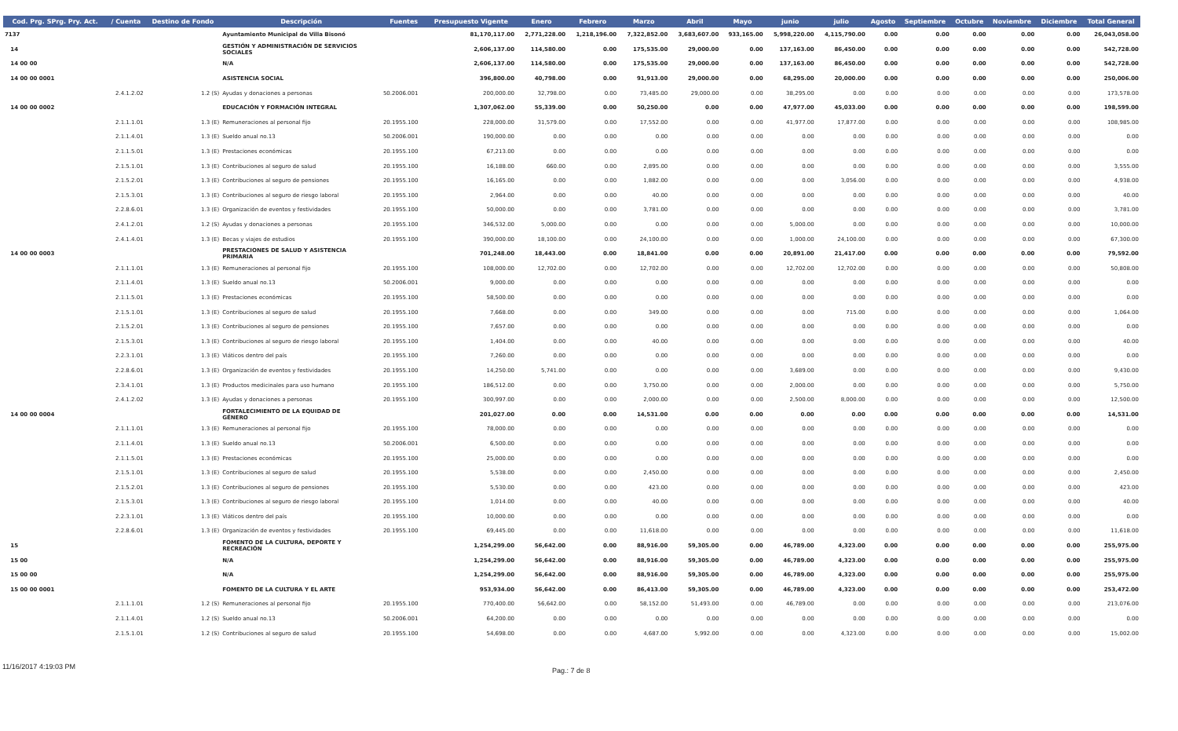| Cod. Prg. SPrg. Pry. Act. | / Cuenta | Destino de Fondo | Descripción | Fuentes | Presupuesto Vigente | Enero | Febrero | Marzo | Abril | Mayo | junio | julio | Agosto | Septiembre | Octubre | Noviembre | Diciembre | Total General |
| --- | --- | --- | --- | --- | --- | --- | --- | --- | --- | --- | --- | --- | --- | --- | --- | --- | --- | --- |
| 7137 | | | Ayuntamiento Municipal de Villa Bisonó | | 81,170,117.00 | 2,771,228.00 | 1,218,196.00 | 7,322,852.00 | 3,683,607.00 | 933,165.00 | 5,998,220.00 | 4,115,790.00 | 0.00 | 0.00 | 0.00 | 0.00 | 0.00 | 26,043,058.00 |
| 14 | | | GESTIÓN Y ADMINISTRACIÓN DE SERVICIOS SOCIALES | | 2,606,137.00 | 114,580.00 | 0.00 | 175,535.00 | 29,000.00 | 0.00 | 137,163.00 | 86,450.00 | 0.00 | 0.00 | 0.00 | 0.00 | 0.00 | 542,728.00 |
| 14 00 00 | | | N/A | | 2,606,137.00 | 114,580.00 | 0.00 | 175,535.00 | 29,000.00 | 0.00 | 137,163.00 | 86,450.00 | 0.00 | 0.00 | 0.00 | 0.00 | 0.00 | 542,728.00 |
| 14 00 00 0001 | | | ASISTENCIA SOCIAL | | 396,800.00 | 40,798.00 | 0.00 | 91,913.00 | 29,000.00 | 0.00 | 68,295.00 | 20,000.00 | 0.00 | 0.00 | 0.00 | 0.00 | 0.00 | 250,006.00 |
| | 2.4.1.2.02 | 1.2 (S) | Ayudas y donaciones a personas | 50.2006.001 | 200,000.00 | 32,798.00 | 0.00 | 73,485.00 | 29,000.00 | 0.00 | 38,295.00 | 0.00 | 0.00 | 0.00 | 0.00 | 0.00 | 0.00 | 173,578.00 |
| 14 00 00 0002 | | | EDUCACIÓN Y FORMACIÓN INTEGRAL | | 1,307,062.00 | 55,339.00 | 0.00 | 50,250.00 | 0.00 | 0.00 | 47,977.00 | 45,033.00 | 0.00 | 0.00 | 0.00 | 0.00 | 0.00 | 198,599.00 |
| | 2.1.1.1.01 | 1.3 (E) | Remuneraciones al personal fijo | 20.1955.100 | 228,000.00 | 31,579.00 | 0.00 | 17,552.00 | 0.00 | 0.00 | 41,977.00 | 17,877.00 | 0.00 | 0.00 | 0.00 | 0.00 | 0.00 | 108,985.00 |
| | 2.1.1.4.01 | 1.3 (E) | Sueldo anual no.13 | 50.2006.001 | 190,000.00 | 0.00 | 0.00 | 0.00 | 0.00 | 0.00 | 0.00 | 0.00 | 0.00 | 0.00 | 0.00 | 0.00 | 0.00 | 0.00 |
| | 2.1.1.5.01 | 1.3 (E) | Prestaciones económicas | 20.1955.100 | 67,213.00 | 0.00 | 0.00 | 0.00 | 0.00 | 0.00 | 0.00 | 0.00 | 0.00 | 0.00 | 0.00 | 0.00 | 0.00 | 0.00 |
| | 2.1.5.1.01 | 1.3 (E) | Contribuciones al seguro de salud | 20.1955.100 | 16,188.00 | 660.00 | 0.00 | 2,895.00 | 0.00 | 0.00 | 0.00 | 0.00 | 0.00 | 0.00 | 0.00 | 0.00 | 0.00 | 3,555.00 |
| | 2.1.5.2.01 | 1.3 (E) | Contribuciones al seguro de pensiones | 20.1955.100 | 16,165.00 | 0.00 | 0.00 | 1,882.00 | 0.00 | 0.00 | 0.00 | 3,056.00 | 0.00 | 0.00 | 0.00 | 0.00 | 0.00 | 4,938.00 |
| | 2.1.5.3.01 | 1.3 (E) | Contribuciones al seguro de riesgo laboral | 20.1955.100 | 2,964.00 | 0.00 | 0.00 | 40.00 | 0.00 | 0.00 | 0.00 | 0.00 | 0.00 | 0.00 | 0.00 | 0.00 | 0.00 | 40.00 |
| | 2.2.8.6.01 | 1.3 (E) | Organización de eventos y festividades | 20.1955.100 | 50,000.00 | 0.00 | 0.00 | 3,781.00 | 0.00 | 0.00 | 0.00 | 0.00 | 0.00 | 0.00 | 0.00 | 0.00 | 0.00 | 3,781.00 |
| | 2.4.1.2.01 | 1.2 (S) | Ayudas y donaciones a personas | 20.1955.100 | 346,532.00 | 5,000.00 | 0.00 | 0.00 | 0.00 | 0.00 | 5,000.00 | 0.00 | 0.00 | 0.00 | 0.00 | 0.00 | 0.00 | 10,000.00 |
| | 2.4.1.4.01 | 1.3 (E) | Becas y viajes de estudios | 20.1955.100 | 390,000.00 | 18,100.00 | 0.00 | 24,100.00 | 0.00 | 0.00 | 1,000.00 | 24,100.00 | 0.00 | 0.00 | 0.00 | 0.00 | 0.00 | 67,300.00 |
| 14 00 00 0003 | | | PRESTACIONES DE SALUD Y ASISTENCIA PRIMARIA | | 701,248.00 | 18,443.00 | 0.00 | 18,841.00 | 0.00 | 0.00 | 20,891.00 | 21,417.00 | 0.00 | 0.00 | 0.00 | 0.00 | 0.00 | 79,592.00 |
| | 2.1.1.1.01 | 1.3 (E) | Remuneraciones al personal fijo | 20.1955.100 | 108,000.00 | 12,702.00 | 0.00 | 12,702.00 | 0.00 | 0.00 | 12,702.00 | 12,702.00 | 0.00 | 0.00 | 0.00 | 0.00 | 0.00 | 50,808.00 |
| | 2.1.1.4.01 | 1.3 (E) | Sueldo anual no.13 | 50.2006.001 | 9,000.00 | 0.00 | 0.00 | 0.00 | 0.00 | 0.00 | 0.00 | 0.00 | 0.00 | 0.00 | 0.00 | 0.00 | 0.00 | 0.00 |
| | 2.1.1.5.01 | 1.3 (E) | Prestaciones económicas | 20.1955.100 | 58,500.00 | 0.00 | 0.00 | 0.00 | 0.00 | 0.00 | 0.00 | 0.00 | 0.00 | 0.00 | 0.00 | 0.00 | 0.00 | 0.00 |
| | 2.1.5.1.01 | 1.3 (E) | Contribuciones al seguro de salud | 20.1955.100 | 7,668.00 | 0.00 | 0.00 | 349.00 | 0.00 | 0.00 | 0.00 | 715.00 | 0.00 | 0.00 | 0.00 | 0.00 | 0.00 | 1,064.00 |
| | 2.1.5.2.01 | 1.3 (E) | Contribuciones al seguro de pensiones | 20.1955.100 | 7,657.00 | 0.00 | 0.00 | 0.00 | 0.00 | 0.00 | 0.00 | 0.00 | 0.00 | 0.00 | 0.00 | 0.00 | 0.00 | 0.00 |
| | 2.1.5.3.01 | 1.3 (E) | Contribuciones al seguro de riesgo laboral | 20.1955.100 | 1,404.00 | 0.00 | 0.00 | 40.00 | 0.00 | 0.00 | 0.00 | 0.00 | 0.00 | 0.00 | 0.00 | 0.00 | 0.00 | 40.00 |
| | 2.2.3.1.01 | 1.3 (E) | Viáticos dentro del país | 20.1955.100 | 7,260.00 | 0.00 | 0.00 | 0.00 | 0.00 | 0.00 | 0.00 | 0.00 | 0.00 | 0.00 | 0.00 | 0.00 | 0.00 | 0.00 |
| | 2.2.8.6.01 | 1.3 (E) | Organización de eventos y festividades | 20.1955.100 | 14,250.00 | 5,741.00 | 0.00 | 0.00 | 0.00 | 0.00 | 3,689.00 | 0.00 | 0.00 | 0.00 | 0.00 | 0.00 | 0.00 | 9,430.00 |
| | 2.3.4.1.01 | 1.3 (E) | Productos medicinales para uso humano | 20.1955.100 | 186,512.00 | 0.00 | 0.00 | 3,750.00 | 0.00 | 0.00 | 2,000.00 | 0.00 | 0.00 | 0.00 | 0.00 | 0.00 | 0.00 | 5,750.00 |
| | 2.4.1.2.02 | 1.3 (E) | Ayudas y donaciones a personas | 20.1955.100 | 300,997.00 | 0.00 | 0.00 | 2,000.00 | 0.00 | 0.00 | 2,500.00 | 8,000.00 | 0.00 | 0.00 | 0.00 | 0.00 | 0.00 | 12,500.00 |
| 14 00 00 0004 | | | FORTALECIMIENTO DE LA EQUIDAD DE GÉNERO | | 201,027.00 | 0.00 | 0.00 | 14,531.00 | 0.00 | 0.00 | 0.00 | 0.00 | 0.00 | 0.00 | 0.00 | 0.00 | 0.00 | 14,531.00 |
| | 2.1.1.1.01 | 1.3 (E) | Remuneraciones al personal fijo | 20.1955.100 | 78,000.00 | 0.00 | 0.00 | 0.00 | 0.00 | 0.00 | 0.00 | 0.00 | 0.00 | 0.00 | 0.00 | 0.00 | 0.00 | 0.00 |
| | 2.1.1.4.01 | 1.3 (E) | Sueldo anual no.13 | 50.2006.001 | 6,500.00 | 0.00 | 0.00 | 0.00 | 0.00 | 0.00 | 0.00 | 0.00 | 0.00 | 0.00 | 0.00 | 0.00 | 0.00 | 0.00 |
| | 2.1.1.5.01 | 1.3 (E) | Prestaciones económicas | 20.1955.100 | 25,000.00 | 0.00 | 0.00 | 0.00 | 0.00 | 0.00 | 0.00 | 0.00 | 0.00 | 0.00 | 0.00 | 0.00 | 0.00 | 0.00 |
| | 2.1.5.1.01 | 1.3 (E) | Contribuciones al seguro de salud | 20.1955.100 | 5,538.00 | 0.00 | 0.00 | 2,450.00 | 0.00 | 0.00 | 0.00 | 0.00 | 0.00 | 0.00 | 0.00 | 0.00 | 0.00 | 2,450.00 |
| | 2.1.5.2.01 | 1.3 (E) | Contribuciones al seguro de pensiones | 20.1955.100 | 5,530.00 | 0.00 | 0.00 | 423.00 | 0.00 | 0.00 | 0.00 | 0.00 | 0.00 | 0.00 | 0.00 | 0.00 | 0.00 | 423.00 |
| | 2.1.5.3.01 | 1.3 (E) | Contribuciones al seguro de riesgo laboral | 20.1955.100 | 1,014.00 | 0.00 | 0.00 | 40.00 | 0.00 | 0.00 | 0.00 | 0.00 | 0.00 | 0.00 | 0.00 | 0.00 | 0.00 | 40.00 |
| | 2.2.3.1.01 | 1.3 (E) | Viáticos dentro del país | 20.1955.100 | 10,000.00 | 0.00 | 0.00 | 0.00 | 0.00 | 0.00 | 0.00 | 0.00 | 0.00 | 0.00 | 0.00 | 0.00 | 0.00 | 0.00 |
| | 2.2.8.6.01 | 1.3 (E) | Organización de eventos y festividades | 20.1955.100 | 69,445.00 | 0.00 | 0.00 | 11,618.00 | 0.00 | 0.00 | 0.00 | 0.00 | 0.00 | 0.00 | 0.00 | 0.00 | 0.00 | 11,618.00 |
| 15 | | | FOMENTO DE LA CULTURA, DEPORTE Y RECREACIÓN | | 1,254,299.00 | 56,642.00 | 0.00 | 88,916.00 | 59,305.00 | 0.00 | 46,789.00 | 4,323.00 | 0.00 | 0.00 | 0.00 | 0.00 | 0.00 | 255,975.00 |
| 15 00 | | | N/A | | 1,254,299.00 | 56,642.00 | 0.00 | 88,916.00 | 59,305.00 | 0.00 | 46,789.00 | 4,323.00 | 0.00 | 0.00 | 0.00 | 0.00 | 0.00 | 255,975.00 |
| 15 00 00 | | | N/A | | 1,254,299.00 | 56,642.00 | 0.00 | 88,916.00 | 59,305.00 | 0.00 | 46,789.00 | 4,323.00 | 0.00 | 0.00 | 0.00 | 0.00 | 0.00 | 255,975.00 |
| 15 00 00 0001 | | | FOMENTO DE LA CULTURA Y EL ARTE | | 953,934.00 | 56,642.00 | 0.00 | 86,413.00 | 59,305.00 | 0.00 | 46,789.00 | 4,323.00 | 0.00 | 0.00 | 0.00 | 0.00 | 0.00 | 253,472.00 |
| | 2.1.1.1.01 | 1.2 (S) | Remuneraciones al personal fijo | 20.1955.100 | 770,400.00 | 56,642.00 | 0.00 | 58,152.00 | 51,493.00 | 0.00 | 46,789.00 | 0.00 | 0.00 | 0.00 | 0.00 | 0.00 | 0.00 | 213,076.00 |
| | 2.1.1.4.01 | 1.2 (S) | Sueldo anual no.13 | 50.2006.001 | 64,200.00 | 0.00 | 0.00 | 0.00 | 0.00 | 0.00 | 0.00 | 0.00 | 0.00 | 0.00 | 0.00 | 0.00 | 0.00 | 0.00 |
| | 2.1.5.1.01 | 1.2 (S) | Contribuciones al seguro de salud | 20.1955.100 | 54,698.00 | 0.00 | 0.00 | 4,687.00 | 5,992.00 | 0.00 | 0.00 | 4,323.00 | 0.00 | 0.00 | 0.00 | 0.00 | 0.00 | 15,002.00 |
11/16/2017 4:19:03 PM
Pag.: 7 de 8